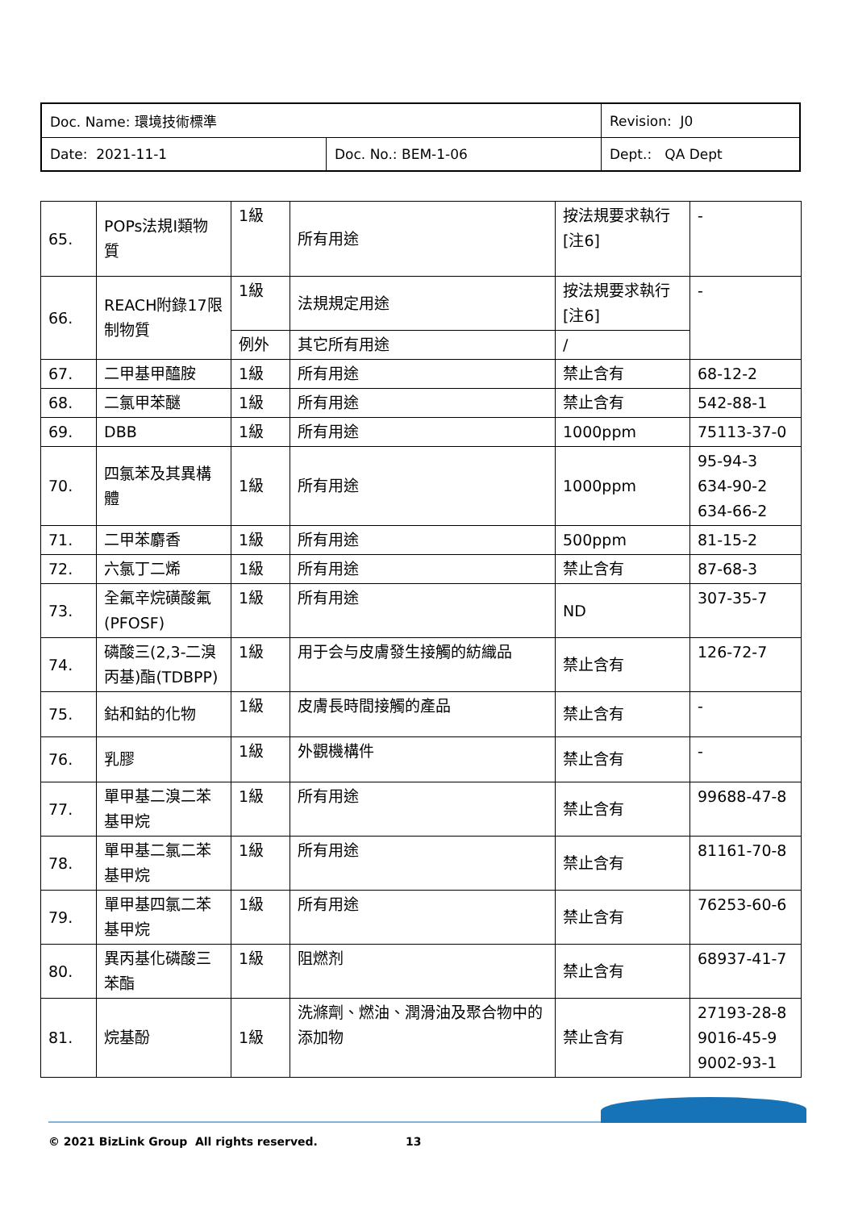| Doc. Name: 環境技術標準 | | Revision: J0 |
| Date: 2021-11-1 | Doc. No.: BEM-1-06 | Dept.: QA Dept |
| 65. | POPs法規I類物質 | 1級 | 所有用途 | 按法規要求執行[注6] | - |
| 66. | REACH附錄17限制物質 | 1級 | 法規規定用途 | 按法規要求執行[注6] | - |
| | | 例外 | 其它所有用途 | / | |
| 67. | 二甲基甲醯胺 | 1級 | 所有用途 | 禁止含有 | 68-12-2 |
| 68. | 二氯甲苯醚 | 1級 | 所有用途 | 禁止含有 | 542-88-1 |
| 69. | DBB | 1級 | 所有用途 | 1000ppm | 75113-37-0 |
| 70. | 四氯苯及其異構體 | 1級 | 所有用途 | 1000ppm | 95-94-3 634-90-2 634-66-2 |
| 71. | 二甲苯麝香 | 1級 | 所有用途 | 500ppm | 81-15-2 |
| 72. | 六氯丁二烯 | 1級 | 所有用途 | 禁止含有 | 87-68-3 |
| 73. | 全氟辛烷磺酸氟(PFOSF) | 1級 | 所有用途 | ND | 307-35-7 |
| 74. | 磷酸三(2,3-二溴丙基)酯(TDBPP) | 1級 | 用于会与皮膚發生接觸的紡織品 | 禁止含有 | 126-72-7 |
| 75. | 鈷和鈷的化物 | 1級 | 皮膚長時間接觸的產品 | 禁止含有 | - |
| 76. | 乳膠 | 1級 | 外觀機構件 | 禁止含有 | - |
| 77. | 單甲基二溴二苯基甲烷 | 1級 | 所有用途 | 禁止含有 | 99688-47-8 |
| 78. | 單甲基二氯二苯基甲烷 | 1級 | 所有用途 | 禁止含有 | 81161-70-8 |
| 79. | 單甲基四氯二苯基甲烷 | 1級 | 所有用途 | 禁止含有 | 76253-60-6 |
| 80. | 異丙基化磷酸三苯酯 | 1級 | 阻燃剂 | 禁止含有 | 68937-41-7 |
| 81. | 烷基酚 | 1級 | 洗滌劑、燃油、潤滑油及聚合物中的添加物 | 禁止含有 | 27193-28-8 9016-45-9 9002-93-1 |
© 2021 BizLink Group All rights reserved. 13